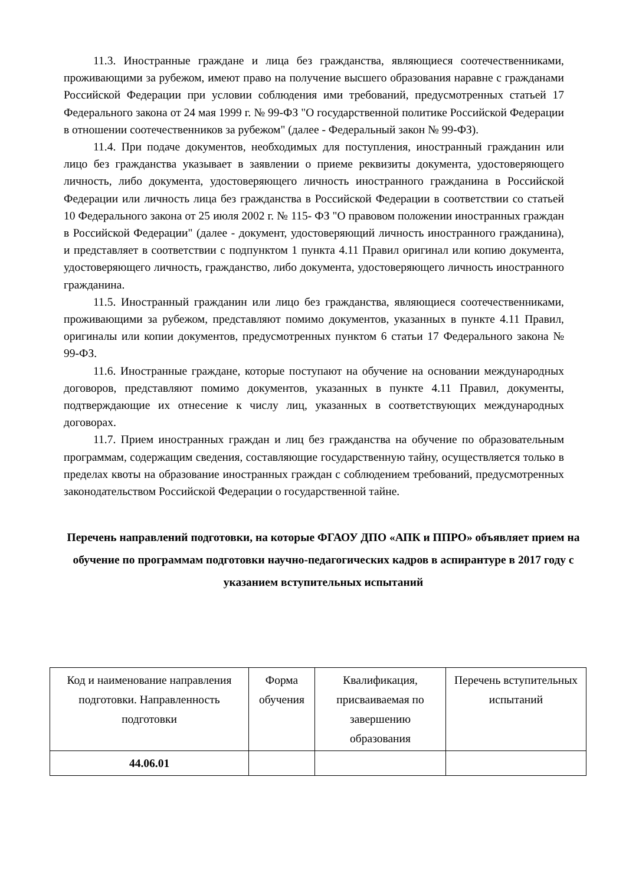11.3. Иностранные граждане и лица без гражданства, являющиеся соотечественниками, проживающими за рубежом, имеют право на получение высшего образования наравне с гражданами Российской Федерации при условии соблюдения ими требований, предусмотренных статьей 17 Федерального закона от 24 мая 1999 г. № 99-ФЗ "О государственной политике Российской Федерации в отношении соотечественников за рубежом" (далее - Федеральный закон № 99-ФЗ).
11.4. При подаче документов, необходимых для поступления, иностранный гражданин или лицо без гражданства указывает в заявлении о приеме реквизиты документа, удостоверяющего личность, либо документа, удостоверяющего личность иностранного гражданина в Российской Федерации или личность лица без гражданства в Российской Федерации в соответствии со статьей 10 Федерального закона от 25 июля 2002 г. № 115- ФЗ "О правовом положении иностранных граждан в Российской Федерации" (далее - документ, удостоверяющий личность иностранного гражданина), и представляет в соответствии с подпунктом 1 пункта 4.11 Правил оригинал или копию документа, удостоверяющего личность, гражданство, либо документа, удостоверяющего личность иностранного гражданина.
11.5. Иностранный гражданин или лицо без гражданства, являющиеся соотечественниками, проживающими за рубежом, представляют помимо документов, указанных в пункте 4.11 Правил, оригиналы или копии документов, предусмотренных пунктом 6 статьи 17 Федерального закона № 99-ФЗ.
11.6. Иностранные граждане, которые поступают на обучение на основании международных договоров, представляют помимо документов, указанных в пункте 4.11 Правил, документы, подтверждающие их отнесение к числу лиц, указанных в соответствующих международных договорах.
11.7. Прием иностранных граждан и лиц без гражданства на обучение по образовательным программам, содержащим сведения, составляющие государственную тайну, осуществляется только в пределах квоты на образование иностранных граждан с соблюдением требований, предусмотренных законодательством Российской Федерации о государственной тайне.
Перечень направлений подготовки, на которые ФГАОУ ДПО «АПК и ППРО» объявляет прием на обучение по программам подготовки научно-педагогических кадров в аспирантуре в 2017 году с указанием вступительных испытаний
| Код и наименование направления подготовки. Направленность подготовки | Форма обучения | Квалификация, присваиваемая по завершению образования | Перечень вступительных испытаний |
| 44.06.01 | | | |